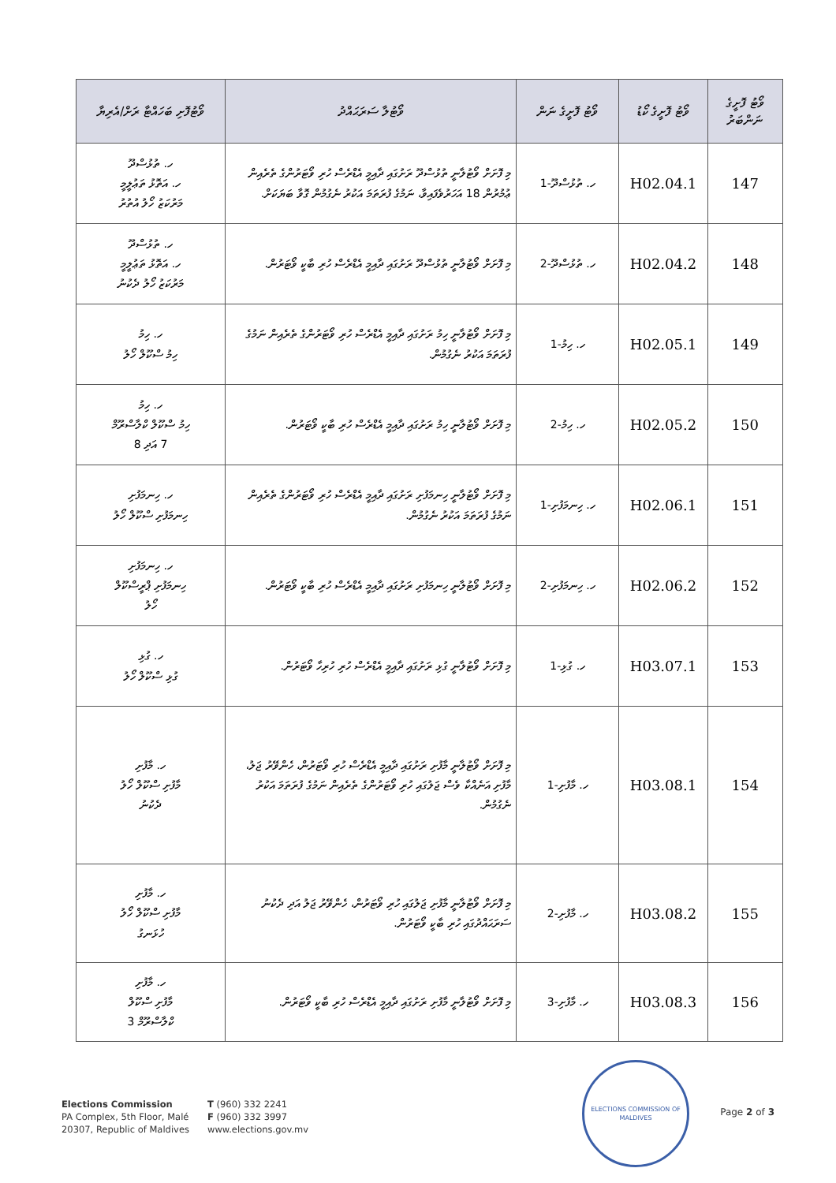| ވޯޓު ފޮށީގެ ނަންބަރު | ވޯޓު ފޮށީގެ ކޯޑު | ވޯޓު ފޮށީގެ ނަން | ވޯޓުލާ ސަރަޙައްދު | ވޯޓުފޮށި ބަހައްޓާ ރަށް/އެރިޔާ |
| --- | --- | --- | --- | --- |
| 147 | H02.04.1 | ހ. ތުޅުސްދޫ-1 | މި ފޮށަށް ވޯޓުލާނީ ތުޅުސްދޫ ރަށުގައި ދާއިމީ އެޑްރެސް ހުރި ވޯޓަރުންގެ ތެރެއިން ޢުމުރުން 18 އަހަރުވެފައިވާ، ނަމުގެ ފުރަތަމަ އަކުރު ނެގުމުން ގޮވާ ބަޔަކަށް. | ހ. ތުޅުސްދޫ ހ. އަތޮޅު ތަޢުލީމީ މަރުކަޒު ހޯލު އުތުރު |
| 148 | H02.04.2 | ހ. ތުޅުސްދޫ-2 | މި ފޮށަށް ވޯޓުލާނީ ތުޅުސްދޫ ރަށުގައި ދާއިމީ އެޑްރެސް ހުރި ބާކީ ވޯޓަރުން. | ހ. ތުޅުސްދޫ ހ. އަތޮޅު ތަޢުލީމީ މަރުކަޒު ހޯލު ދެކުނު |
| 149 | H02.05.1 | ހ. ހިމު-1 | މި ފޮށަށް ވޯޓުލާނީ ހިމު ރަށުގައި ދާއިމީ އެޑްރެސް ހުރި ވޯޓަރުންގެ ތެރެއިން ނަމުގެ ފުރަތަމަ އަކުރު ނެގުމުން. | ހ. ހިމު ހިމު ސްކޫލް ހޯލު |
| 150 | H02.05.2 | ހ. ހިމު-2 | މި ފޮށަށް ވޯޓުލާނީ ހިމު ރަށުގައި ދާއިމީ އެޑްރެސް ހުރި ބާކީ ވޯޓަރުން. | ހ. ހިމު ހިމު ސްކޫލް ކްލާސްރޫމް 7 އަދި 8 |
| 151 | H02.06.1 | ހ. ހިނމަފުށި-1 | މި ފޮށަށް ވޯޓުލާނީ ހިނމަފުށި ރަށުގައި ދާއިމީ އެޑްރެސް ހުރި ވޯޓަރުންގެ ތެރެއިން ނަމުގެ ފުރަތަމަ އަކުރު ނެގުމުން. | ހ. ހިނމަފުށި ހިނމަފުށި ސްކޫލް ހޯލު |
| 152 | H02.06.2 | ހ. ހިނމަފުށި-2 | މި ފޮށަށް ވޯޓުލާނީ ހިނމަފުށި ރަށުގައި ދާއިމީ އެޑްރެސް ހުރި ބާކީ ވޯޓަރުން. | ހ. ހިނމަފުށި ހިނމަފުށި ޕްރީސްކޫލް ހޯލު |
| 153 | H03.07.1 | ހ. ގުޅި-1 | މި ފޮށަށް ވޯޓުލާނީ ގުޅި ރަށުގައި ދާއިމީ އެޑްރެސް ހުރި ހުރިހާ ވޯޓަރުން. | ހ. ގުޅި ގުޅި ސްކޫލް ހޯލު |
| 154 | H03.08.1 | ހ. މާފުށި-1 | މި ފޮށަށް ވޯޓުލާނީ މާފުށި ރަށުގައި ދާއިމީ އެޑްރެސް ހުރި ވޯޓަރުން، ހެންވޭރު ޖަލު، މާފުށި އަނެއްކާ ވެސް ޖަލުގައި ހުރި ވޯޓަރުންގެ ތެރެއިން ނަމުގެ ފުރަތަމަ އަކުރު ނެގުމުން. | ހ. މާފުށި މާފުށި ސްކޫލް ހޯލު ދެކުނު |
| 155 | H03.08.2 | ހ. މާފުށި-2 | މި ފޮށަށް ވޯޓުލާނީ މާފުށި ޖަލުގައި ހުރި ވޯޓަރުން، ހެންވޭރު ޖަލު އަދި ދެކުނު ސަރަޙައްދުގައި ހުރި ބާކީ ވޯޓަރުން. | ހ. މާފުށި މާފުށި ސްކޫލް ހޯލު ހުޅަނގު |
| 156 | H03.08.3 | ހ. މާފުށި-3 | މި ފޮށަށް ވޯޓުލާނީ މާފުށި ރަށުގައި ދާއިމީ އެޑްރެސް ހުރި ބާކީ ވޯޓަރުން. | ހ. މާފުށި މާފުށި ސްކޫލް ކްލާސްރޫމް 3 |
Elections Commission
PA Complex, 5th Floor, Malé
20307, Republic of Maldives
T (960) 332 2241
F (960) 332 3997
www.elections.gov.mv
ELECTIONS COMMISSION OF MALDIVES
Page 2 of 3